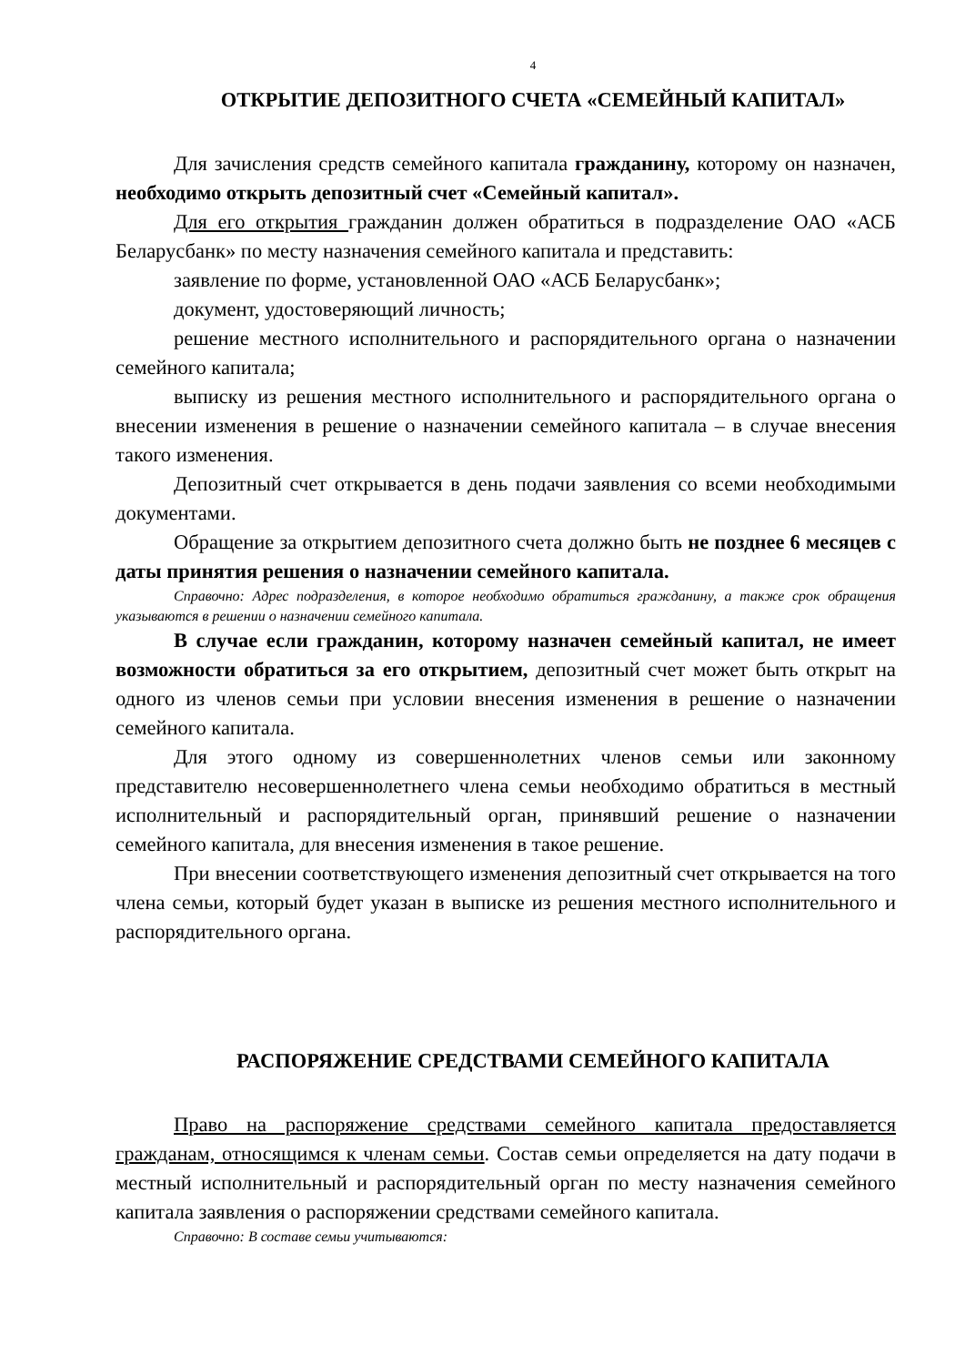4
ОТКРЫТИЕ ДЕПОЗИТНОГО СЧЕТА «СЕМЕЙНЫЙ КАПИТАЛ»
Для зачисления средств семейного капитала гражданину, которому он назначен, необходимо открыть депозитный счет «Семейный капитал».
Для его открытия гражданин должен обратиться в подразделение ОАО «АСБ Беларусбанк» по месту назначения семейного капитала и представить:
заявление по форме, установленной ОАО «АСБ Беларусбанк»;
документ, удостоверяющий личность;
решение местного исполнительного и распорядительного органа о назначении семейного капитала;
выписку из решения местного исполнительного и распорядительного органа о внесении изменения в решение о назначении семейного капитала – в случае внесения такого изменения.
Депозитный счет открывается в день подачи заявления со всеми необходимыми документами.
Обращение за открытием депозитного счета должно быть не позднее 6 месяцев с даты принятия решения о назначении семейного капитала.
Справочно: Адрес подразделения, в которое необходимо обратиться гражданину, а также срок обращения указываются в решении о назначении семейного капитала.
В случае если гражданин, которому назначен семейный капитал, не имеет возможности обратиться за его открытием, депозитный счет может быть открыт на одного из членов семьи при условии внесения изменения в решение о назначении семейного капитала.
Для этого одному из совершеннолетних членов семьи или законному представителю несовершеннолетнего члена семьи необходимо обратиться в местный исполнительный и распорядительный орган, принявший решение о назначении семейного капитала, для внесения изменения в такое решение.
При внесении соответствующего изменения депозитный счет открывается на того члена семьи, который будет указан в выписке из решения местного исполнительного и распорядительного органа.
РАСПОРЯЖЕНИЕ СРЕДСТВАМИ СЕМЕЙНОГО КАПИТАЛА
Право на распоряжение средствами семейного капитала предоставляется гражданам, относящимся к членам семьи. Состав семьи определяется на дату подачи в местный исполнительный и распорядительный орган по месту назначения семейного капитала заявления о распоряжении средствами семейного капитала.
Справочно: В составе семьи учитываются: